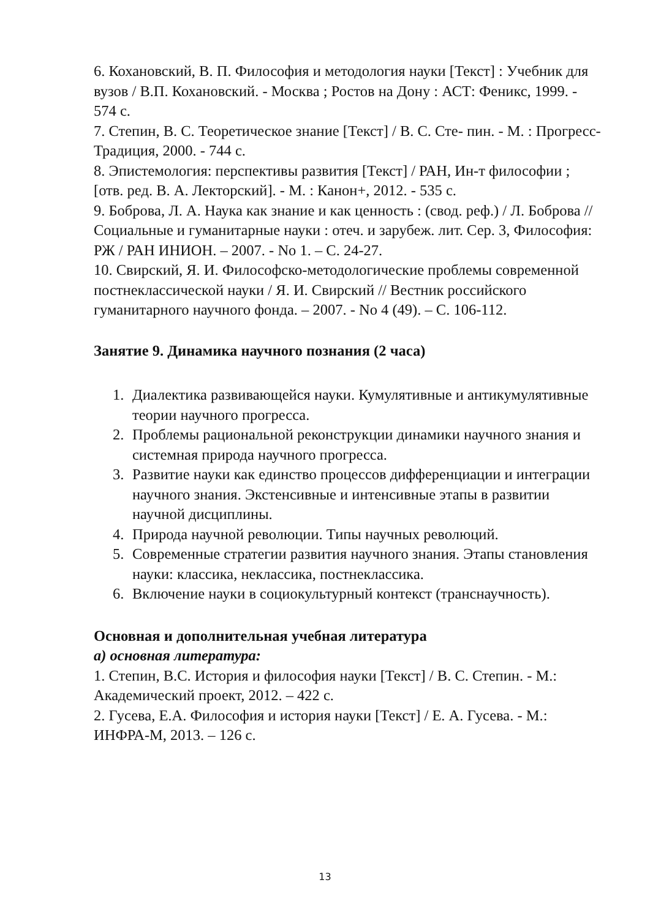6. Кохановский, В. П. Философия и методология науки [Текст] : Учебник для вузов / В.П. Кохановский. - Москва ; Ростов на Дону : АСТ: Феникс, 1999. - 574 с.
7. Степин, В. С. Теоретическое знание [Текст] / В. С. Сте- пин. - М. : Прогресс-Традиция, 2000. - 744 с.
8. Эпистемология: перспективы развития [Текст] / РАН, Ин-т философии ; [отв. ред. В. А. Лекторский]. - М. : Канон+, 2012. - 535 с.
9. Боброва, Л. А. Наука как знание и как ценность : (свод. реф.) / Л. Боброва // Социальные и гуманитарные науки : отеч. и зарубеж. лит. Сер. 3, Философия: РЖ / РАН ИНИОН. – 2007. - No 1. – С. 24-27.
10. Свирский, Я. И. Философско-методологические проблемы современной постнеклассической науки / Я. И. Свирский // Вестник российского гуманитарного научного фонда. – 2007. - No 4 (49). – С. 106-112.
Занятие 9. Динамика научного познания (2 часа)
1. Диалектика развивающейся науки. Кумулятивные и антикумулятивные теории научного прогресса.
2. Проблемы рациональной реконструкции динамики научного знания и системная природа научного прогресса.
3. Развитие науки как единство процессов дифференциации и интеграции научного знания. Экстенсивные и интенсивные этапы в развитии научной дисциплины.
4. Природа научной революции. Типы научных революций.
5. Современные стратегии развития научного знания. Этапы становления науки: классика, неклассика, постнеклассика.
6. Включение науки в социокультурный контекст (транснаучность).
Основная и дополнительная учебная литература
а) основная литература:
1. Степин, В.С. История и философия науки [Текст] / В. С. Степин. - М.: Академический проект, 2012. – 422 с.
2. Гусева, Е.А. Философия и история науки [Текст] / Е. А. Гусева. - М.: ИНФРА-М, 2013. – 126 с.
13